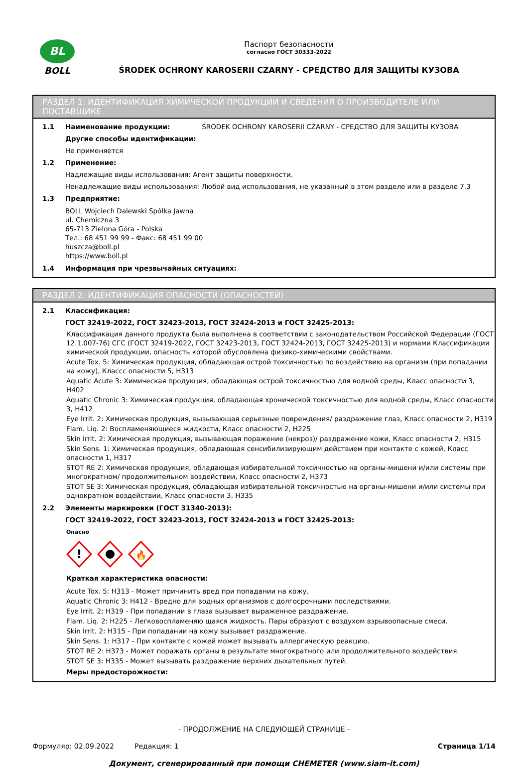BL
BOLL
Паспорт безопасности
согласно ГОСТ 30333-2022
ŚRODEK OCHRONY KAROSERII CZARNY - СРЕДСТВО ДЛЯ ЗАЩИТЫ КУЗОВА
РАЗДЕЛ 1: ИДЕНТИФИКАЦИЯ ХИМИЧЕСКОЙ ПРОДУКЦИИ И СВЕДЕНИЯ О ПРОИЗВОДИТЕЛЕ ИЛИ ПОСТАВЩИКЕ
1.1 Наименование продукции: ŚRODEK OCHRONY KAROSERII CZARNY - СРЕДСТВО ДЛЯ ЗАЩИТЫ КУЗОВА
Другие способы идентификации:
Не применяется
1.2 Применение:
Надлежащие виды использования: Агент защиты поверхности.
Ненадлежащие виды использования: Любой вид использования, не указанный в этом разделе или в разделе 7.3
1.3 Предприятие:
BOLL Wojciech Dalewski Spółka Jawna
ul. Chemiczna 3
65-713 Zielona Góra - Polska
Тел.: 68 451 99 99 - Факс: 68 451 99 00
huszcza@boll.pl
https://www.boll.pl
1.4 Информация при чрезвычайных ситуациях:
РАЗДЕЛ 2: ИДЕНТИФИКАЦИЯ ОПАСНОСТИ (ОПАСНОСТЕЙ)
2.1 Классификация:
ГОСТ 32419-2022, ГОСТ 32423-2013, ГОСТ 32424-2013 и ГОСТ 32425-2013:
Классификация данного продукта была выполнена в соответствии с законодательством Российской Федерации (ГОСТ 12.1.007-76) СГС (ГОСТ 32419-2022, ГОСТ 32423-2013, ГОСТ 32424-2013, ГОСТ 32425-2013) и нормами Классификации химической продукции, опасность которой обусловлена физико-химическими свойствами.
Acute Tox. 5: Химическая продукция, обладающая острой токсичностью по воздействию на организм (при попадании на кожу), Классс опасности 5, H313
Aquatic Acute 3: Химическая продукция, обладающая острой токсичностью для водной среды, Класс опасности 3, H402
Aquatic Chronic 3: Химическая продукция, обладающая хронической токсичностью для водной среды, Класс опасности 3, H412
Eye Irrit. 2: Химическая продукция, вызывающая серьезные повреждения/ раздражение глаз, Класс опасности 2, H319
Flam. Liq. 2: Воспламеняющиеся жидкости, Класс опасности 2, H225
Skin Irrit. 2: Химическая продукция, вызывающая поражение (некроз)/ раздражение кожи, Класс опасности 2, H315
Skin Sens. 1: Химическая продукция, обладающая сенсибилизирующим действием при контакте с кожей, Класс опасности 1, H317
STOT RE 2: Химическая продукция, обладающая избирательной токсичностью на органы-мишени и/или системы при многократном/ продолжительном воздействии, Класс опасности 2, H373
STOT SE 3: Химическая продукция, обладающая избирательной токсичностью на органы-мишени и/или системы при однократном воздействии, Класс опасности 3, H335
2.2 Элементы маркировки (ГОСТ 31340-2013):
ГОСТ 32419-2022, ГОСТ 32423-2013, ГОСТ 32424-2013 и ГОСТ 32425-2013:
Опасно
!
🔥
Краткая характеристика опасности:
Acute Tox. 5: H313 - Может причинить вред при попадании на кожу.
Aquatic Chronic 3: H412 - Вредно для водных организмов с долгосрочными последствиями.
Eye Irrit. 2: H319 - При попадании в глаза вызывает выраженное раздражение.
Flam. Liq. 2: H225 - Легковоспламеняю щаяся жидкость. Пары образуют с воздухом взрывоопасные смеси.
Skin Irrit. 2: H315 - При попадании на кожу вызывает раздражение.
Skin Sens. 1: H317 - При контакте с кожей может вызывать аллергическую реакцию.
STOT RE 2: H373 - Может поражать органы в результате многократного или продолжительного воздействия.
STOT SE 3: H335 - Может вызывать раздражение верхних дыхательных путей.
Меры предосторожности:
- ПРОДОЛЖЕНИЕ НА СЛЕДУЮЩЕЙ СТРАНИЦЕ -
Формуляр: 02.09.2022 Редакция: 1 Страница 1/14
Документ, сгенерированный при помощи CHEMETER (www.siam-it.com)